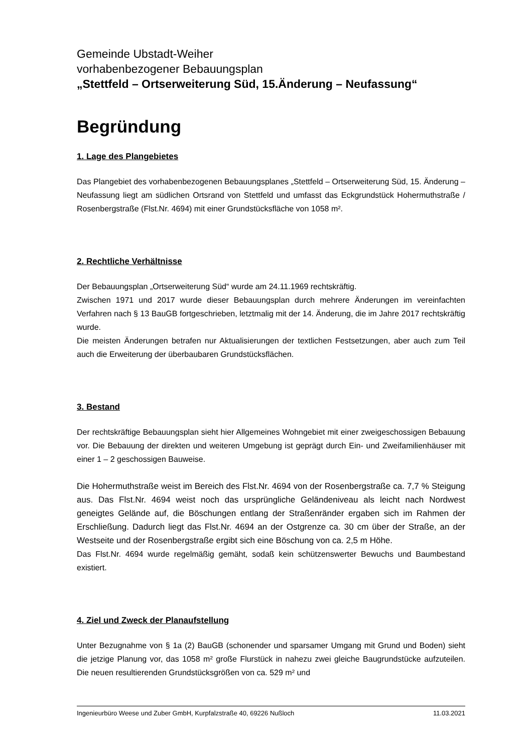Gemeinde Ubstadt-Weiher
vorhabenbezogener Bebauungsplan
„Stettfeld – Ortserweiterung Süd, 15.Änderung – Neufassung“
Begründung
1. Lage des Plangebietes
Das Plangebiet des vorhabenbezogenen Bebauungsplanes „Stettfeld – Ortserweiterung Süd, 15. Änderung – Neufassung liegt am südlichen Ortsrand von Stettfeld und umfasst das Eckgrundstück Hohermuthstraße / Rosenbergstraße (Flst.Nr. 4694) mit einer Grundstücksfläche von 1058 m².
2. Rechtliche Verhältnisse
Der Bebauungsplan „Ortserweiterung Süd“ wurde am 24.11.1969 rechtskräftig.
Zwischen 1971 und 2017 wurde dieser Bebauungsplan durch mehrere Änderungen im vereinfachten Verfahren nach § 13 BauGB fortgeschrieben, letztmalig mit der 14. Änderung, die im Jahre 2017 rechtskräftig wurde.
Die meisten Änderungen betrafen nur Aktualisierungen der textlichen Festsetzungen, aber auch zum Teil auch die Erweiterung der überbaubaren Grundstücksflächen.
3. Bestand
Der rechtskräftige Bebauungsplan sieht hier Allgemeines Wohngebiet mit einer zweigeschossigen Bebauung vor. Die Bebauung der direkten und weiteren Umgebung ist geprägt durch Ein- und Zweifamilienhäuser mit einer 1 – 2 geschossigen Bauweise.
Die Hohermuthstraße weist im Bereich des Flst.Nr. 4694 von der Rosenbergstraße ca. 7,7 % Steigung aus. Das Flst.Nr. 4694 weist noch das ursprüngliche Geländeniveau als leicht nach Nordwest geneigtes Gelände auf, die Böschungen entlang der Straßenränder ergaben sich im Rahmen der Erschließung. Dadurch liegt das Flst.Nr. 4694 an der Ostgrenze ca. 30 cm über der Straße, an der Westseite und der Rosenbergstraße ergibt sich eine Böschung von ca. 2,5 m Höhe.
Das Flst.Nr. 4694 wurde regelmäßig gemäht, sodaß kein schützenswerter Bewuchs und Baumbestand existiert.
4. Ziel und Zweck der Planaufstellung
Unter Bezugnahme von § 1a (2) BauGB (schonender und sparsamer Umgang mit Grund und Boden) sieht die jetzige Planung vor, das 1058 m² große Flurstück in nahezu zwei gleiche Baugrundstücke aufzuteilen. Die neuen resultierenden Grundstücksgrößen von ca. 529 m² und
Ingenieurbüro Weese und Zuber GmbH, Kurpfalzstraße 40, 69226 Nußloch 11.03.2021